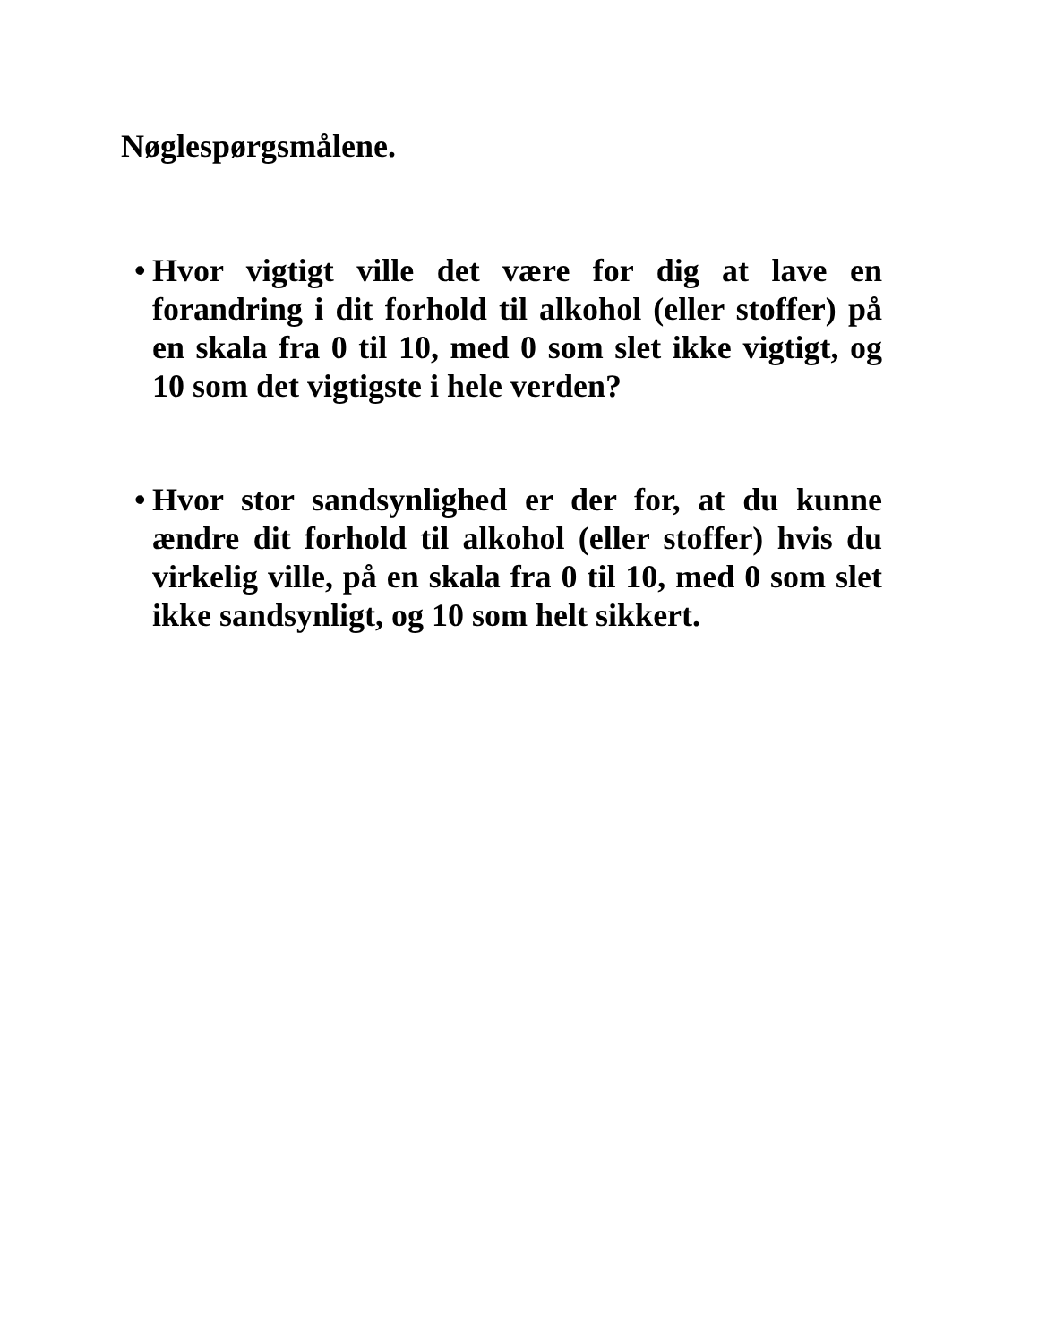Nøglespørgsmålene.
• Hvor vigtigt ville det være for dig at lave en forandring i dit forhold til alkohol (eller stoffer) på en skala fra 0 til 10, med 0 som slet ikke vigtigt, og 10 som det vigtigste i hele verden?
• Hvor stor sandsynlighed er der for, at du kunne ændre dit forhold til alkohol (eller stoffer) hvis du virkelig ville, på en skala fra 0 til 10, med 0 som slet ikke sandsynligt, og 10 som helt sikkert.